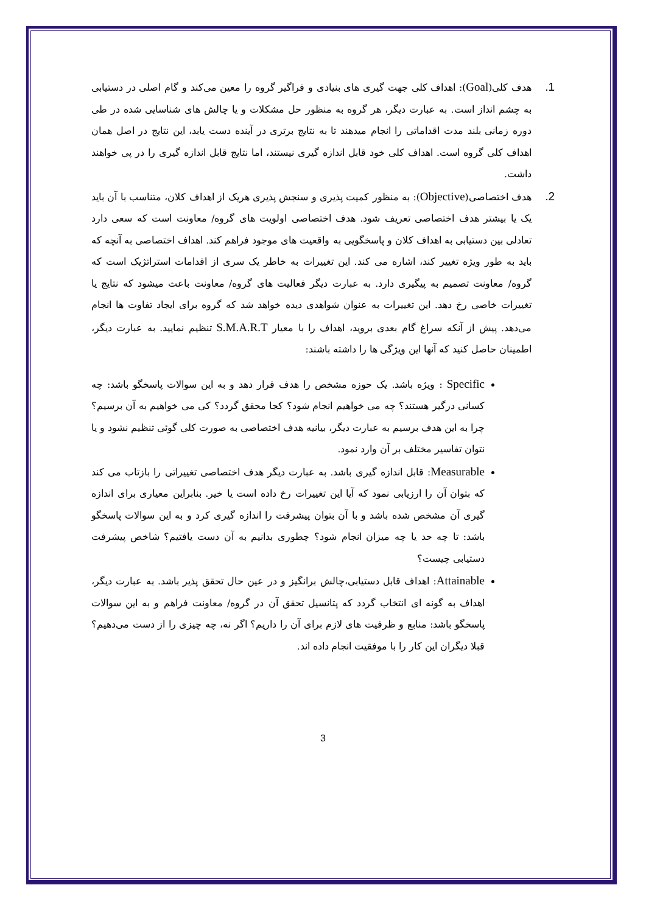1.
هدف کلی(Goal): اهداف کلی جهت گیری های بنیادی و فراگیر گروه را معین می‌کند و گام اصلی در دستیابی به چشم انداز است. به عبارت دیگر، هر گروه به منظور حل مشکلات و یا چالش های شناسایی شده در طی دوره زمانی بلند مدت اقداماتی را انجام میدهند تا به نتایج برتری در آینده دست یابد، این نتایج در اصل همان اهداف کلی گروه است. اهداف کلی خود قابل اندازه گیری نیستند، اما نتایج قابل اندازه گیری را در پی خواهند داشت.
2.
هدف اختصاصی(Objective): به منظور کمیت پذیری و سنجش پذیری هریک از اهداف کلان، متناسب با آن باید یک یا بیشتر هدف اختصاصی تعریف شود. هدف اختصاصی اولویت های گروه/ معاونت است که سعی دارد تعادلی بین دستیابی به اهداف کلان و پاسخگویی به واقعیت های موجود فراهم کند. اهداف اختصاصی به آنچه که باید به طور ویژه تغییر کند، اشاره می کند. این تغییرات به خاطر یک سری از اقدامات استراتژیک است که گروه/ معاونت تصمیم به پیگیری دارد. به عبارت دیگر فعالیت های گروه/ معاونت باعث میشود که نتایج یا تغییرات خاصی رخ دهد. این تغییرات به عنوان شواهدی دیده خواهد شد که گروه برای ایجاد تفاوت ها انجام می‌دهد. پیش از آنکه سراغ گام بعدی بروید، اهداف را با معیار S.M.A.R.T تنظیم نمایید. به عبارت دیگر، اطمینان حاصل کنید که آنها این ویژگی ها را داشته باشند:
Specific : ویژه باشد. یک حوزه مشخص را هدف قرار دهد و به این سوالات پاسخگو باشد: چه کسانی درگیر هستند؟ چه می خواهیم انجام شود؟ کجا محقق گردد؟ کی می خواهیم به آن برسیم؟ چرا به این هدف برسیم به عبارت دیگر، بیانیه هدف اختصاصی به صورت کلی گوئی تنظیم نشود و یا نتوان تفاسیر مختلف بر آن وارد نمود.
Measurable: قابل اندازه گیری باشد. به عبارت دیگر هدف اختصاصی تغییراتی را بازتاب می کند که بتوان آن را ارزیابی نمود که آیا این تغییرات رخ داده است یا خیر. بنابراین معیاری برای اندازه گیری آن مشخص شده باشد و با آن بتوان پیشرفت را اندازه گیری کرد و به این سوالات پاسخگو باشد: تا چه حد یا چه میزان انجام شود؟ چطوری بدانیم به آن دست یافتیم؟ شاخص پیشرفت دستیابی چیست؟
Attainable: اهداف قابل دستیابی،چالش برانگیز و در عین حال تحقق پذیر باشد. به عبارت دیگر، اهداف به گونه ای انتخاب گردد که پتانسیل تحقق آن در گروه/ معاونت فراهم و به این سوالات پاسخگو باشد: منابع و ظرفیت های لازم برای آن را داریم؟ اگر نه، چه چیزی را از دست می‌دهیم؟ قبلا دیگران این کار را با موفقیت انجام داده اند.
3